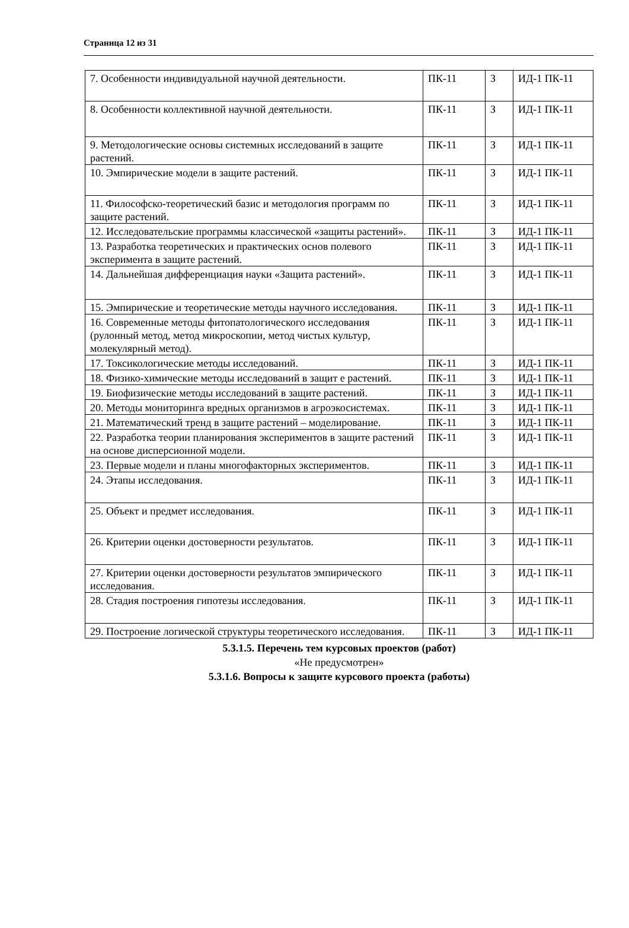Страница 12 из 31
| 7. Особенности индивидуальной научной деятельности. | ПК-11 | З | ИД-1 ПК-11 |
| 8. Особенности коллективной научной деятельности. | ПК-11 | З | ИД-1 ПК-11 |
| 9. Методологические основы системных исследований в защите растений. | ПК-11 | З | ИД-1 ПК-11 |
| 10. Эмпирические модели в защите растений. | ПК-11 | З | ИД-1 ПК-11 |
| 11. Философско-теоретический базис и методология программ по защите растений. | ПК-11 | З | ИД-1 ПК-11 |
| 12. Исследовательские программы классической «защиты растений». | ПК-11 | З | ИД-1 ПК-11 |
| 13. Разработка теоретических и практических основ полевого эксперимента в защите растений. | ПК-11 | З | ИД-1 ПК-11 |
| 14. Дальнейшая дифференциация науки «Защита растений». | ПК-11 | З | ИД-1 ПК-11 |
| 15. Эмпирические и теоретические методы научного исследования. | ПК-11 | З | ИД-1 ПК-11 |
| 16. Современные методы фитопатологического исследования (рулонный метод, метод микроскопии, метод чистых культур, молекулярный метод). | ПК-11 | З | ИД-1 ПК-11 |
| 17. Токсикологические методы исследований. | ПК-11 | З | ИД-1 ПК-11 |
| 18. Физико-химические методы исследований в защит е растений. | ПК-11 | З | ИД-1 ПК-11 |
| 19. Биофизические методы исследований в защите растений. | ПК-11 | З | ИД-1 ПК-11 |
| 20. Методы мониторинга вредных организмов в агроэкосистемах. | ПК-11 | З | ИД-1 ПК-11 |
| 21. Математический тренд в защите растений – моделирование. | ПК-11 | З | ИД-1 ПК-11 |
| 22. Разработка теории планирования экспериментов в защите растений на основе дисперсионной модели. | ПК-11 | З | ИД-1 ПК-11 |
| 23. Первые модели и планы многофакторных экспериментов. | ПК-11 | З | ИД-1 ПК-11 |
| 24. Этапы исследования. | ПК-11 | З | ИД-1 ПК-11 |
| 25. Объект и предмет исследования. | ПК-11 | З | ИД-1 ПК-11 |
| 26. Критерии оценки достоверности результатов. | ПК-11 | З | ИД-1 ПК-11 |
| 27. Критерии оценки достоверности результатов эмпирического исследования. | ПК-11 | З | ИД-1 ПК-11 |
| 28. Стадия построения гипотезы исследования. | ПК-11 | З | ИД-1 ПК-11 |
| 29. Построение логической структуры теоретического исследования. | ПК-11 | З | ИД-1 ПК-11 |
5.3.1.5. Перечень тем курсовых проектов (работ)
«Не предусмотрен»
5.3.1.6. Вопросы к защите курсового проекта (работы)